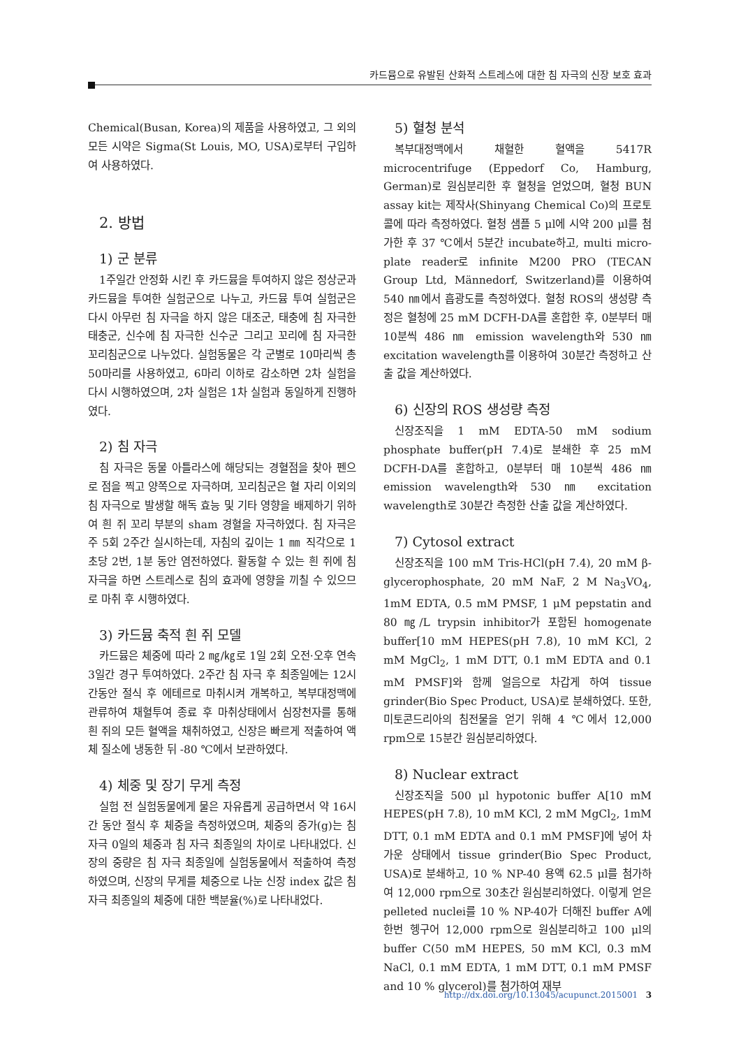카드뮴으로 유발된 산화적 스트레스에 대한 침 자극의 신장 보호 효과
Chemical(Busan, Korea)의 제품을 사용하였고, 그 외의 모든 시약은 Sigma(St Louis, MO, USA)로부터 구입하여 사용하였다.
2. 방법
1) 군 분류
1주일간 안정화 시킨 후 카드뮴을 투여하지 않은 정상군과 카드뮴을 투여한 실험군으로 나누고, 카드뮴 투여 실험군은 다시 아무런 침 자극을 하지 않은 대조군, 태충에 침 자극한 태충군, 신수에 침 자극한 신수군 그리고 꼬리에 침 자극한 꼬리침군으로 나누었다. 실험동물은 각 군별로 10마리씩 총 50마리를 사용하였고, 6마리 이하로 감소하면 2차 실험을 다시 시행하였으며, 2차 실험은 1차 실험과 동일하게 진행하였다.
2) 침 자극
침 자극은 동물 아틀라스에 해당되는 경혈점을 찾아 펜으로 점을 찍고 양쪽으로 자극하며, 꼬리침군은 혈 자리 이외의 침 자극으로 발생할 해독 효능 및 기타 영향을 배제하기 위하여 흰 쥐 꼬리 부분의 sham 경혈을 자극하였다. 침 자극은 주 5회 2주간 실시하는데, 자침의 깊이는 1 ㎜ 직각으로 1초당 2번, 1분 동안 염전하였다. 활동할 수 있는 흰 쥐에 침 자극을 하면 스트레스로 침의 효과에 영향을 끼칠 수 있으므로 마취 후 시행하였다.
3) 카드뮴 축적 흰 쥐 모델
카드뮴은 체중에 따라 2 ㎎/㎏로 1일 2회 오전·오후 연속 3일간 경구 투여하였다. 2주간 침 자극 후 최종일에는 12시간동안 절식 후 에테르로 마취시켜 개복하고, 복부대정맥에 관류하여 채혈투여 종료 후 마취상태에서 심장천자를 통해 흰 쥐의 모든 혈액을 채취하였고, 신장은 빠르게 적출하여 액체 질소에 냉동한 뒤 -80 ℃에서 보관하였다.
4) 체중 및 장기 무게 측정
실험 전 실험동물에게 물은 자유롭게 공급하면서 약 16시간 동안 절식 후 체중을 측정하였으며, 체중의 증가(g)는 침 자극 0일의 체중과 침 자극 최종일의 차이로 나타내었다. 신장의 중량은 침 자극 최종일에 실험동물에서 적출하여 측정하였으며, 신장의 무게를 체중으로 나눈 신장 index 값은 침 자극 최종일의 체중에 대한 백분율(%)로 나타내었다.
5) 혈청 분석
복부대정맥에서 채혈한 혈액을 5417R microcentrifuge (Eppedorf Co, Hamburg, German)로 원심분리한 후 혈청을 얻었으며, 혈청 BUN assay kit는 제작사(Shinyang Chemical Co)의 프로토콜에 따라 측정하였다. 혈청 샘플 5 μl에 시약 200 μl를 첨가한 후 37 ℃에서 5분간 incubate하고, multi micro-plate reader로 infinite M200 PRO (TECAN Group Ltd, Männedorf, Switzerland)를 이용하여 540 ㎚에서 흡광도를 측정하였다. 혈청 ROS의 생성량 측정은 혈청에 25 mM DCFH-DA를 혼합한 후, 0분부터 매 10분씩 486 ㎚ emission wavelength와 530 ㎚ excitation wavelength를 이용하여 30분간 측정하고 산출 값을 계산하였다.
6) 신장의 ROS 생성량 측정
신장조직을 1 mM EDTA-50 mM sodium phosphate buffer(pH 7.4)로 분쇄한 후 25 mM DCFH-DA를 혼합하고, 0분부터 매 10분씩 486 ㎚ emission wavelength와 530 ㎚ excitation wavelength로 30분간 측정한 산출 값을 계산하였다.
7) Cytosol extract
신장조직을 100 mM Tris-HCl(pH 7.4), 20 mM β-glycerophosphate, 20 mM NaF, 2 M Na<sub>3</sub>VO<sub>4</sub>, 1mM EDTA, 0.5 mM PMSF, 1 μM pepstatin and 80 ㎎/L trypsin inhibitor가 포함된 homogenate buffer[10 mM HEPES(pH 7.8), 10 mM KCl, 2 mM MgCl<sub>2</sub>, 1 mM DTT, 0.1 mM EDTA and 0.1 mM PMSF]와 함께 얼음으로 차갑게 하여 tissue grinder(Bio Spec Product, USA)로 분쇄하였다. 또한, 미토콘드리아의 침전물을 얻기 위해 4 ℃에서 12,000 rpm으로 15분간 원심분리하였다.
8) Nuclear extract
신장조직을 500 μl hypotonic buffer A[10 mM HEPES(pH 7.8), 10 mM KCl, 2 mM MgCl<sub>2</sub>, 1mM DTT, 0.1 mM EDTA and 0.1 mM PMSF]에 넣어 차가운 상태에서 tissue grinder(Bio Spec Product, USA)로 분쇄하고, 10 % NP-40 용액 62.5 μl를 첨가하여 12,000 rpm으로 30초간 원심분리하였다. 이렇게 얻은 pelleted nuclei를 10 % NP-40가 더해진 buffer A에 한번 헹구어 12,000 rpm으로 원심분리하고 100 μl의 buffer C(50 mM HEPES, 50 mM KCl, 0.3 mM NaCl, 0.1 mM EDTA, 1 mM DTT, 0.1 mM PMSF and 10 % glycerol)를 첨가하여 재부
http://dx.doi.org/10.13045/acupunct.2015001 3